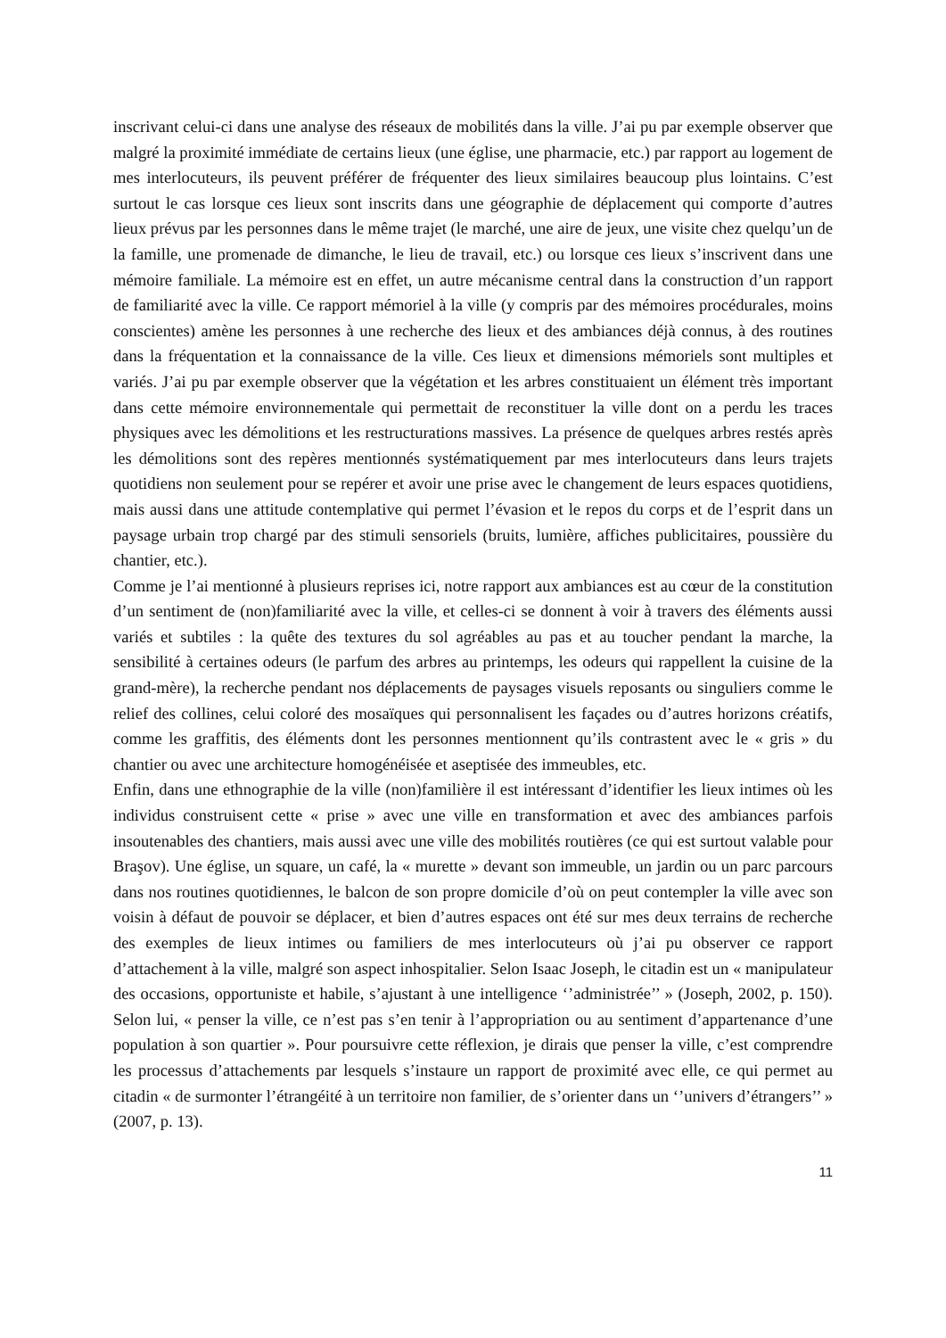inscrivant celui-ci dans une analyse des réseaux de mobilités dans la ville. J’ai pu par exemple observer que malgré la proximité immédiate de certains lieux (une église, une pharmacie, etc.) par rapport au logement de mes interlocuteurs, ils peuvent préférer de fréquenter des lieux similaires beaucoup plus lointains. C’est surtout le cas lorsque ces lieux sont inscrits dans une géographie de déplacement qui comporte d’autres lieux prévus par les personnes dans le même trajet (le marché, une aire de jeux, une visite chez quelqu’un de la famille, une promenade de dimanche, le lieu de travail, etc.) ou lorsque ces lieux s’inscrivent dans une mémoire familiale. La mémoire est en effet, un autre mécanisme central dans la construction d’un rapport de familiarité avec la ville. Ce rapport mémoriel à la ville (y compris par des mémoires procédurales, moins conscientes) amène les personnes à une recherche des lieux et des ambiances déjà connus, à des routines dans la fréquentation et la connaissance de la ville. Ces lieux et dimensions mémoriels sont multiples et variés. J’ai pu par exemple observer que la végétation et les arbres constituaient un élément très important dans cette mémoire environnementale qui permettait de reconstituer la ville dont on a perdu les traces physiques avec les démolitions et les restructurations massives. La présence de quelques arbres restés après les démolitions sont des repères mentionnés systématiquement par mes interlocuteurs dans leurs trajets quotidiens non seulement pour se repérer et avoir une prise avec le changement de leurs espaces quotidiens, mais aussi dans une attitude contemplative qui permet l’évasion et le repos du corps et de l’esprit dans un paysage urbain trop chargé par des stimuli sensoriels (bruits, lumière, affiches publicitaires, poussière du chantier, etc.).
Comme je l’ai mentionné à plusieurs reprises ici, notre rapport aux ambiances est au cœur de la constitution d’un sentiment de (non)familiarité avec la ville, et celles-ci se donnent à voir à travers des éléments aussi variés et subtiles : la quête des textures du sol agréables au pas et au toucher pendant la marche, la sensibilité à certaines odeurs (le parfum des arbres au printemps, les odeurs qui rappellent la cuisine de la grand-mère), la recherche pendant nos déplacements de paysages visuels reposants ou singuliers comme le relief des collines, celui coloré des mosaïques qui personnalisent les façades ou d’autres horizons créatifs, comme les graffitis, des éléments dont les personnes mentionnent qu’ils contrastent avec le « gris » du chantier ou avec une architecture homogénéisée et aseptisée des immeubles, etc.
Enfin, dans une ethnographie de la ville (non)familière il est intéressant d’identifier les lieux intimes où les individus construisent cette « prise » avec une ville en transformation et avec des ambiances parfois insoutenables des chantiers, mais aussi avec une ville des mobilités routières (ce qui est surtout valable pour Braşov). Une église, un square, un café, la « murette » devant son immeuble, un jardin ou un parc parcours dans nos routines quotidiennes, le balcon de son propre domicile d’où on peut contempler la ville avec son voisin à défaut de pouvoir se déplacer, et bien d’autres espaces ont été sur mes deux terrains de recherche des exemples de lieux intimes ou familiers de mes interlocuteurs où j’ai pu observer ce rapport d’attachement à la ville, malgré son aspect inhospitalier. Selon Isaac Joseph, le citadin est un « manipulateur des occasions, opportuniste et habile, s’ajustant à une intelligence ‘’administrée’’ » (Joseph, 2002, p. 150). Selon lui, « penser la ville, ce n’est pas s’en tenir à l’appropriation ou au sentiment d’appartenance d’une population à son quartier ». Pour poursuivre cette réflexion, je dirais que penser la ville, c’est comprendre les processus d’attachements par lesquels s’instaure un rapport de proximité avec elle, ce qui permet au citadin « de surmonter l’étrangéité à un territoire non familier, de s’orienter dans un ‘’univers d’étrangers’’ » (2007, p. 13).
11